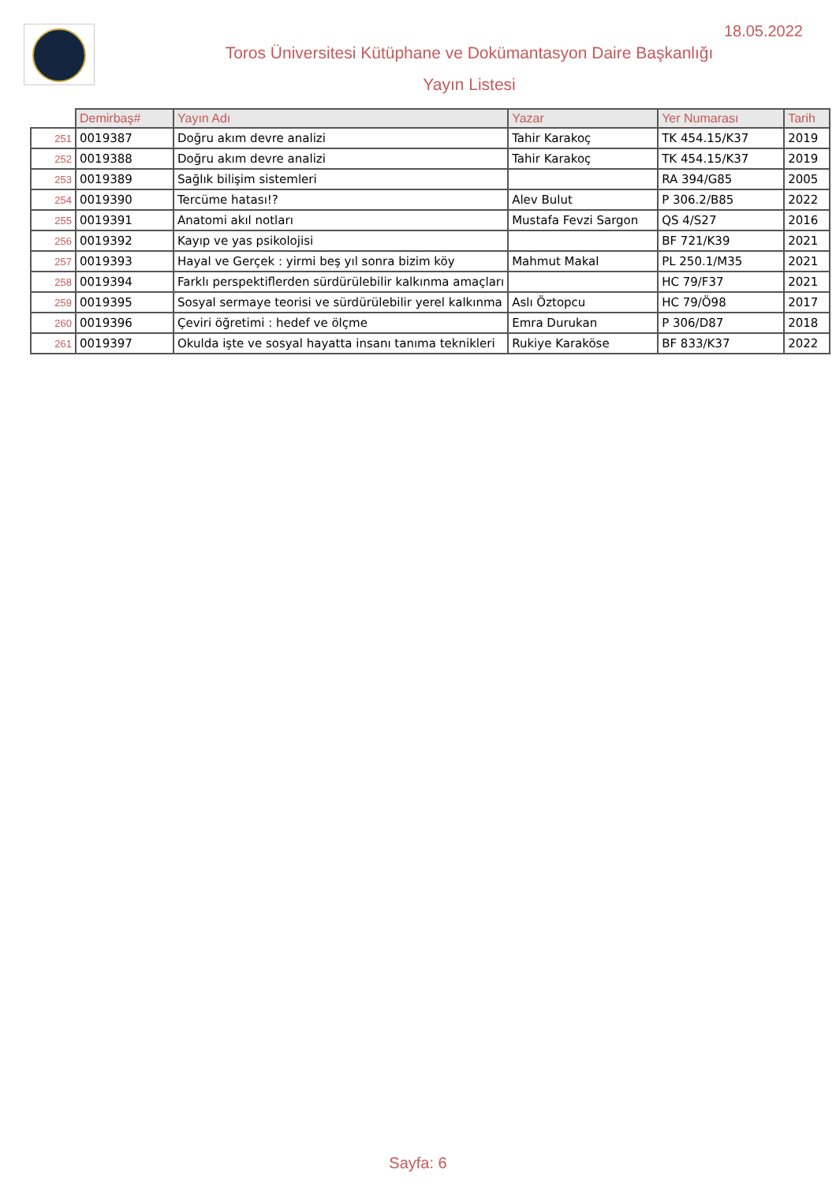18.05.2022
Toros Üniversitesi Kütüphane ve Dokümantasyon Daire Başkanlığı
Yayın Listesi
| | Demirbaş# | Yayın Adı | Yazar | Yer Numarası | Tarih |
| --- | --- | --- | --- | --- | --- |
| 251 | 0019387 | Doğru akım devre analizi | Tahir Karakoç | TK 454.15/K37 | 2019 |
| 252 | 0019388 | Doğru akım devre analizi | Tahir Karakoç | TK 454.15/K37 | 2019 |
| 253 | 0019389 | Sağlık bilişim sistemleri | | RA 394/G85 | 2005 |
| 254 | 0019390 | Tercüme hatası!? | Alev Bulut | P 306.2/B85 | 2022 |
| 255 | 0019391 | Anatomi akıl notları | Mustafa Fevzi Sargon | QS 4/S27 | 2016 |
| 256 | 0019392 | Kayıp ve yas psikolojisi | | BF 721/K39 | 2021 |
| 257 | 0019393 | Hayal ve Gerçek : yirmi beş yıl sonra bizim köy | Mahmut Makal | PL 250.1/M35 | 2021 |
| 258 | 0019394 | Farklı perspektiflerden sürdürülebilir kalkınma amaçları | | HC 79/F37 | 2021 |
| 259 | 0019395 | Sosyal sermaye teorisi ve sürdürülebilir yerel kalkınma | Aslı Öztopcu | HC 79/Ö98 | 2017 |
| 260 | 0019396 | Çeviri öğretimi : hedef ve ölçme | Emra Durukan | P 306/D87 | 2018 |
| 261 | 0019397 | Okulda işte ve sosyal hayatta insanı tanıma teknikleri | Rukiye Karaköse | BF 833/K37 | 2022 |
Sayfa: 6